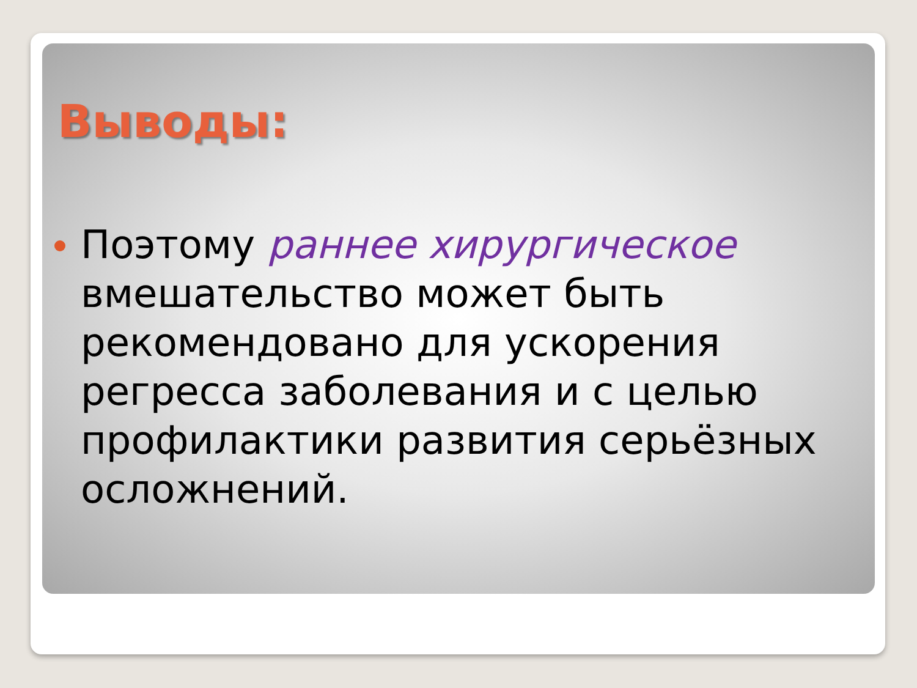Выводы:
Поэтому раннее хирургическое вмешательство может быть рекомендовано для ускорения регресса заболевания и с целью профилактики развития серьёзных осложнений.